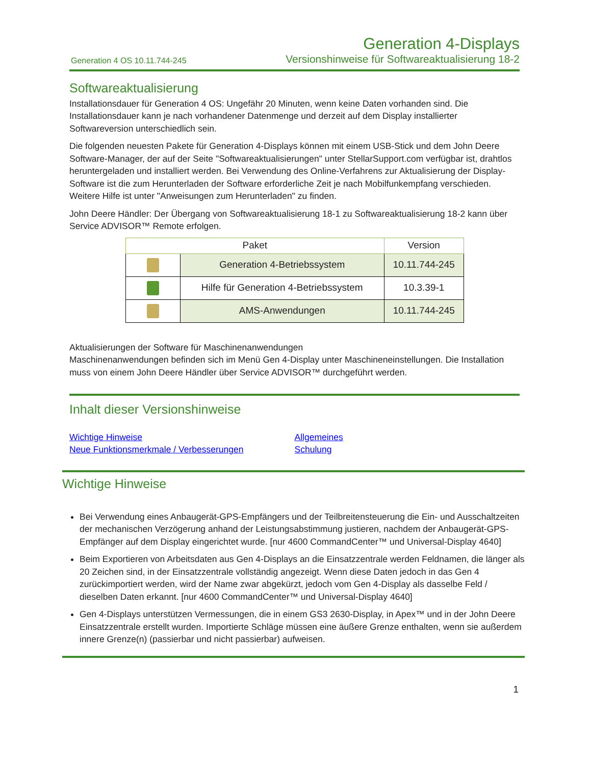Generation 4 OS 10.11.744-245
Generation 4-Displays
Versionshinweise für Softwareaktualisierung 18-2
Softwareaktualisierung
Installationsdauer für Generation 4 OS: Ungefähr 20 Minuten, wenn keine Daten vorhanden sind. Die Installationsdauer kann je nach vorhandener Datenmenge und derzeit auf dem Display installierter Softwareversion unterschiedlich sein.
Die folgenden neuesten Pakete für Generation 4-Displays können mit einem USB-Stick und dem John Deere Software-Manager, der auf der Seite "Softwareaktualisierungen" unter StellarSupport.com verfügbar ist, drahtlos heruntergeladen und installiert werden. Bei Verwendung des Online-Verfahrens zur Aktualisierung der Display-Software ist die zum Herunterladen der Software erforderliche Zeit je nach Mobilfunkempfang verschieden. Weitere Hilfe ist unter "Anweisungen zum Herunterladen" zu finden.
John Deere Händler: Der Übergang von Softwareaktualisierung 18-1 zu Softwareaktualisierung 18-2 kann über Service ADVISOR™ Remote erfolgen.
| Paket | | Version |
| --- | --- | --- |
| | Generation 4-Betriebssystem | 10.11.744-245 |
| | Hilfe für Generation 4-Betriebssystem | 10.3.39-1 |
| | AMS-Anwendungen | 10.11.744-245 |
Aktualisierungen der Software für Maschinenanwendungen
Maschinenanwendungen befinden sich im Menü Gen 4-Display unter Maschineneinstellungen. Die Installation muss von einem John Deere Händler über Service ADVISOR™ durchgeführt werden.
Inhalt dieser Versionshinweise
Wichtige Hinweise
Neue Funktionsmerkmale / Verbesserungen
Allgemeines
Schulung
Wichtige Hinweise
Bei Verwendung eines Anbaugerät-GPS-Empfängers und der Teilbreitensteuerung die Ein- und Ausschaltzeiten der mechanischen Verzögerung anhand der Leistungsabstimmung justieren, nachdem der Anbaugerät-GPS-Empfänger auf dem Display eingerichtet wurde. [nur 4600 CommandCenter™ und Universal-Display 4640]
Beim Exportieren von Arbeitsdaten aus Gen 4-Displays an die Einsatzzentrale werden Feldnamen, die länger als 20 Zeichen sind, in der Einsatzzentrale vollständig angezeigt. Wenn diese Daten jedoch in das Gen 4 zurückimportiert werden, wird der Name zwar abgekürzt, jedoch vom Gen 4-Display als dasselbe Feld / dieselben Daten erkannt. [nur 4600 CommandCenter™ und Universal-Display 4640]
Gen 4-Displays unterstützen Vermessungen, die in einem GS3 2630-Display, in Apex™ und in der John Deere Einsatzzentrale erstellt wurden. Importierte Schläge müssen eine äußere Grenze enthalten, wenn sie außerdem innere Grenze(n) (passierbar und nicht passierbar) aufweisen.
1